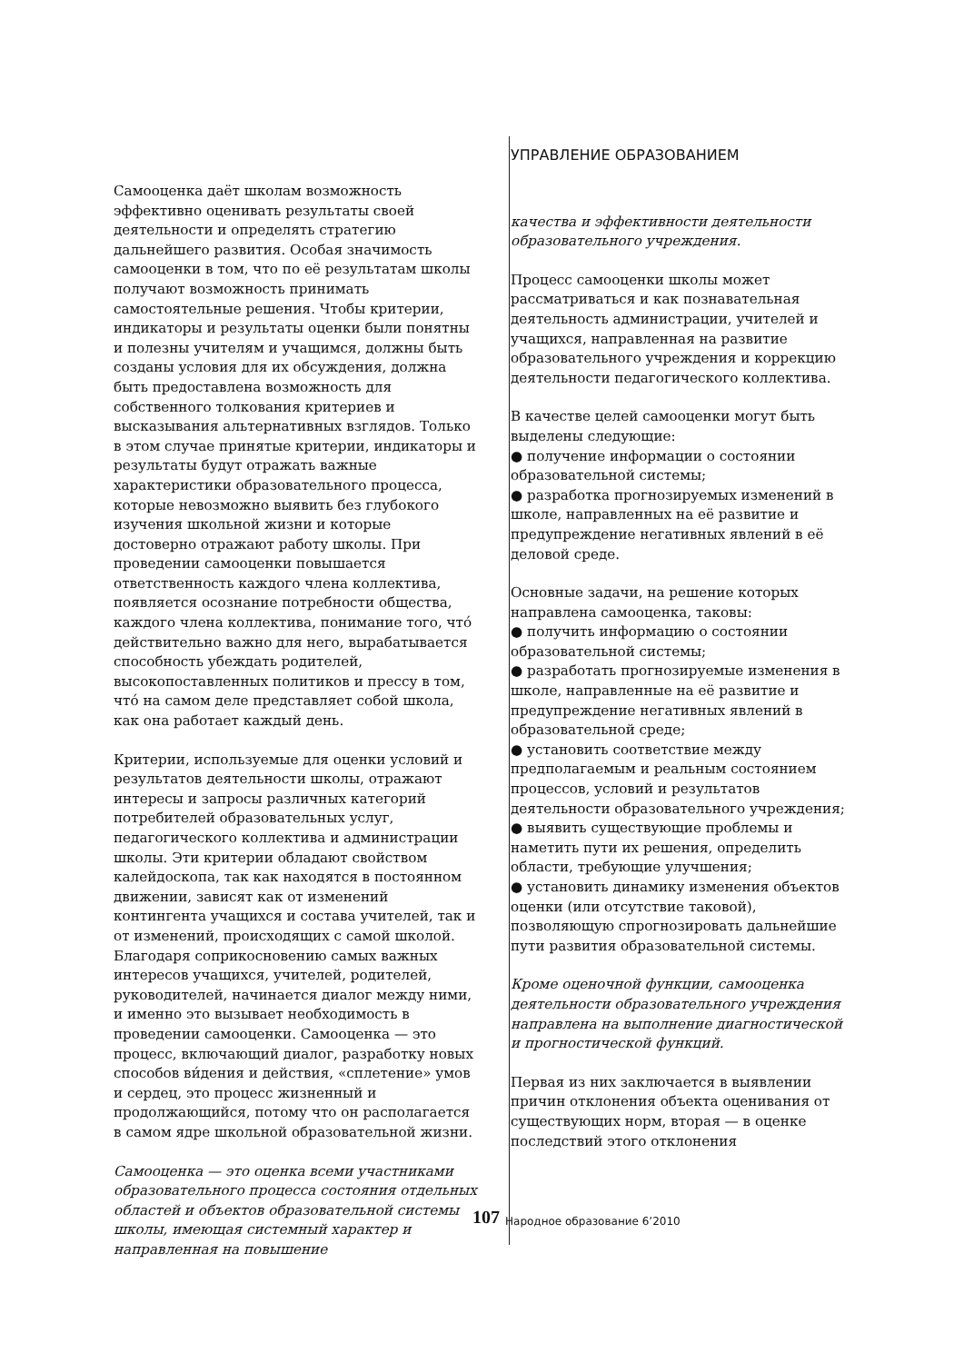Самооценка даёт школам возможность эффективно оценивать результаты своей деятельности и определять стратегию дальнейшего развития. Особая значимость самооценки в том, что по её результатам школы получают возможность принимать самостоятельные решения. Чтобы критерии, индикаторы и результаты оценки были понятны и полезны учителям и учащимся, должны быть созданы условия для их обсуждения, должна быть предоставлена возможность для собственного толкования критериев и высказывания альтернативных взглядов. Только в этом случае принятые критерии, индикаторы и результаты будут отражать важные характеристики образовательного процесса, которые невозможно выявить без глубокого изучения школьной жизни и которые достоверно отражают работу школы. При проведении самооценки повышается ответственность каждого члена коллектива, появляется осознание потребности общества, каждого члена коллектива, понимание того, что́ действительно важно для него, вырабатывается способность убеждать родителей, высокопоставленных политиков и прессу в том, что́ на самом деле представляет собой школа, как она работает каждый день.
Критерии, используемые для оценки условий и результатов деятельности школы, отражают интересы и запросы различных категорий потребителей образовательных услуг, педагогического коллектива и администрации школы. Эти критерии обладают свойством калейдоскопа, так как находятся в постоянном движении, зависят как от изменений контингента учащихся и состава учителей, так и от изменений, происходящих с самой школой. Благодаря соприкосновению самых важных интересов учащихся, учителей, родителей, руководителей, начинается диалог между ними, и именно это вызывает необходимость в проведении самооценки. Самооценка — это процесс, включающий диалог, разработку новых способов ви́дения и действия, «сплетение» умов и сердец, это процесс жизненный и продолжающийся, потому что он располагается в самом ядре школьной образовательной жизни.
Самооценка — это оценка всеми участниками образовательного процесса состояния отдельных областей и объектов образовательной системы школы, имеющая системный характер и направленная на повышение
УПРАВЛЕНИЕ ОБРАЗОВАНИЕМ
качества и эффективности деятельности образовательного учреждения.
Процесс самооценки школы может рассматриваться и как познавательная деятельность администрации, учителей и учащихся, направленная на развитие образовательного учреждения и коррекцию деятельности педагогического коллектива.
В качестве целей самооценки могут быть выделены следующие:
● получение информации о состоянии образовательной системы;
● разработка прогнозируемых изменений в школе, направленных на её развитие и предупреждение негативных явлений в её деловой среде.
Основные задачи, на решение которых направлена самооценка, таковы:
● получить информацию о состоянии образовательной системы;
● разработать прогнозируемые изменения в школе, направленные на её развитие и предупреждение негативных явлений в образовательной среде;
● установить соответствие между предполагаемым и реальным состоянием процессов, условий и результатов деятельности образовательного учреждения;
● выявить существующие проблемы и наметить пути их решения, определить области, требующие улучшения;
● установить динамику изменения объектов оценки (или отсутствие таковой), позволяющую спрогнозировать дальнейшие пути развития образовательной системы.
Кроме оценочной функции, самооценка деятельности образовательного учреждения направлена на выполнение диагностической и прогностической функций.
Первая из них заключается в выявлении причин отклонения объекта оценивания от существующих норм, вторая — в оценке последствий этого отклонения
107 Народное образование 6’2010